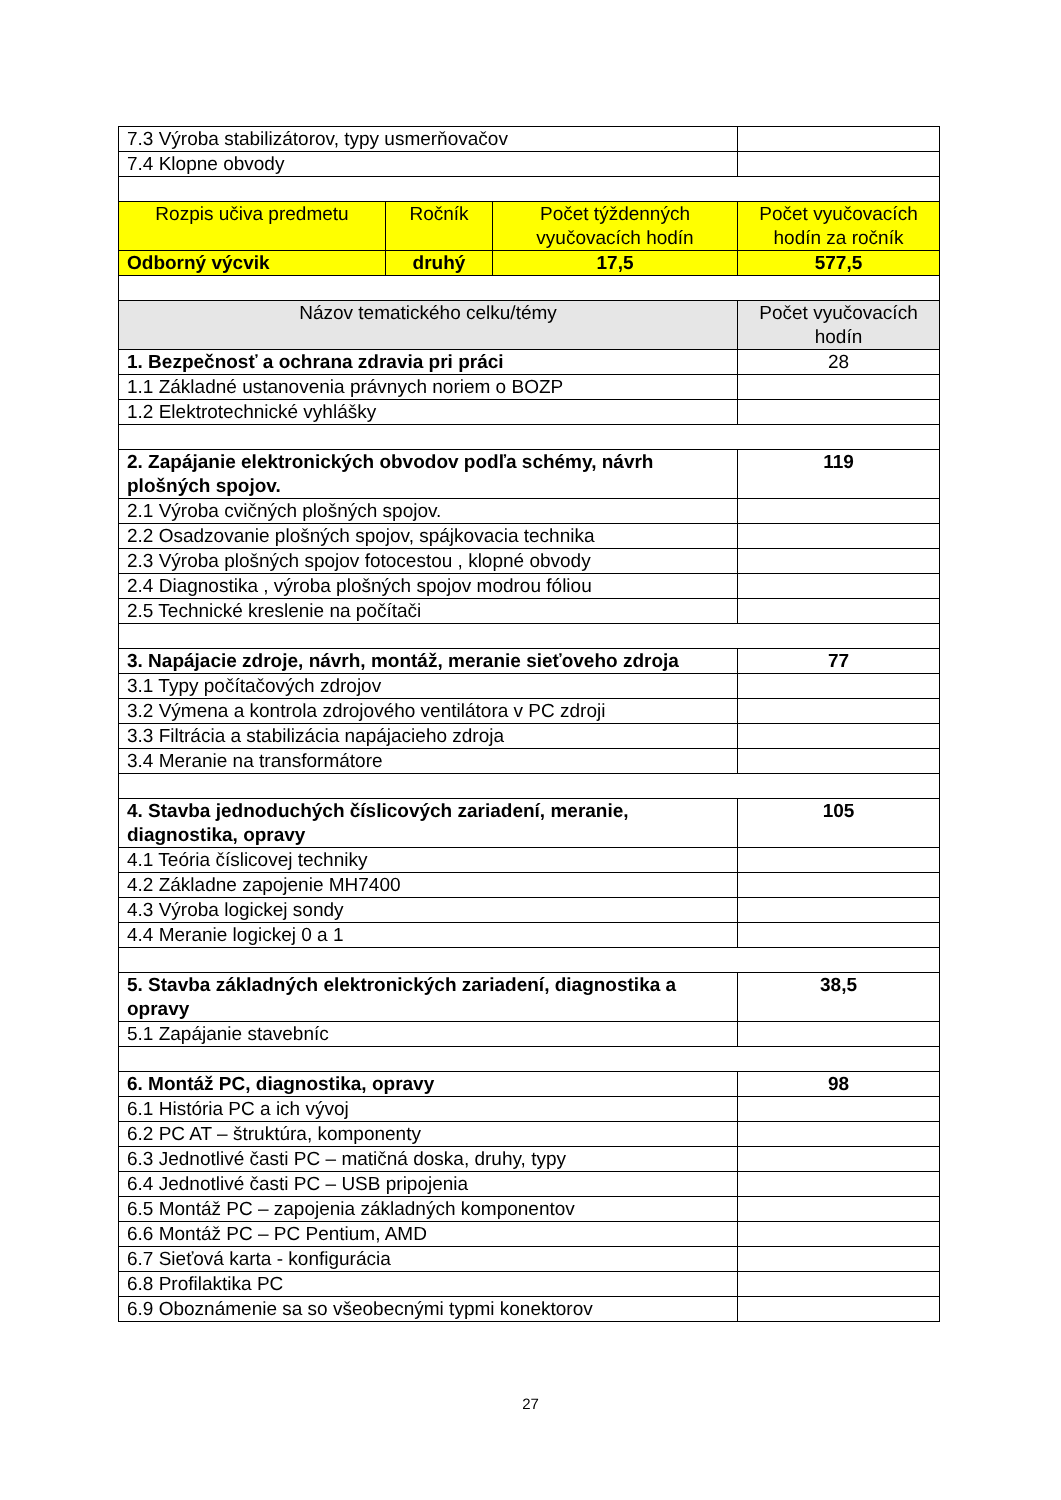| 7.3 Výroba stabilizátorov, typy usmerňovačov | | | |
| 7.4 Klopne obvody | | | |
| Rozpis učiva predmetu | Ročník | Počet týždenných vyučovacích hodín | Počet vyučovacích hodín za ročník |
| Odborný výcvik | druhý | 17,5 | 577,5 |
| Názov tematického celku/témy | | | Počet vyučovacích hodín |
| 1. Bezpečnosť a ochrana zdravia pri práci | | | 28 |
| 1.1 Základné ustanovenia právnych noriem o BOZP | | | |
| 1.2 Elektrotechnické vyhlášky | | | |
| 2. Zapájanie elektronických obvodov podľa schémy, návrh plošných spojov. | | | 119 |
| 2.1 Výroba cvičných plošných spojov. | | | |
| 2.2 Osadzovanie plošných spojov, spájkovacia technika | | | |
| 2.3 Výroba plošných spojov fotocestou , klopné obvody | | | |
| 2.4 Diagnostika , výroba plošných spojov modrou fóliou | | | |
| 2.5 Technické kreslenie na počítači | | | |
| 3. Napájacie zdroje, návrh, montáž, meranie sieťoveho zdroja | | | 77 |
| 3.1 Typy počítačových zdrojov | | | |
| 3.2 Výmena a kontrola zdrojového ventilátora v PC zdroji | | | |
| 3.3 Filtrácia a stabilizácia napájacieho zdroja | | | |
| 3.4 Meranie na transformátore | | | |
| 4. Stavba jednoduchých číslicových zariadení, meranie, diagnostika, opravy | | | 105 |
| 4.1 Teória číslicovej techniky | | | |
| 4.2 Základne zapojenie MH7400 | | | |
| 4.3 Výroba logickej sondy | | | |
| 4.4 Meranie logickej 0 a 1 | | | |
| 5. Stavba základných elektronických zariadení, diagnostika a opravy | | | 38,5 |
| 5.1 Zapájanie stavebníc | | | |
| 6. Montáž PC, diagnostika, opravy | | | 98 |
| 6.1 História PC a ich vývoj | | | |
| 6.2 PC AT – štruktúra, komponenty | | | |
| 6.3 Jednotlivé časti PC – matičná doska, druhy, typy | | | |
| 6.4 Jednotlivé časti PC – USB pripojenia | | | |
| 6.5 Montáž PC – zapojenia základných komponentov | | | |
| 6.6 Montáž PC – PC Pentium, AMD | | | |
| 6.7 Sieťová karta - konfigurácia | | | |
| 6.8 Profilaktika PC | | | |
| 6.9 Oboznámenie sa so všeobecnými typmi konektorov | | | |
27